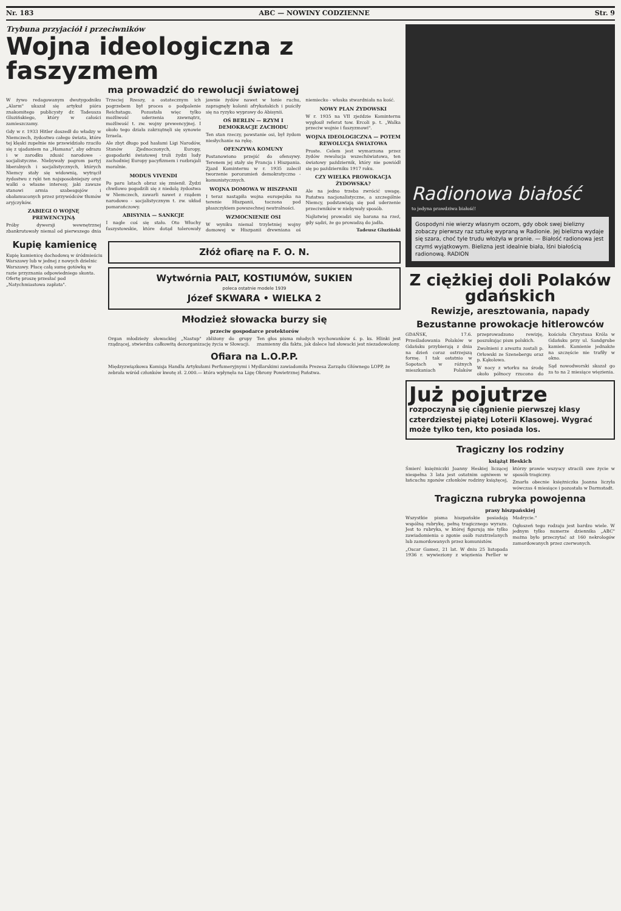Nr. 183 ABC — NOWINY CODZIENNE Str. 9
Trybuna przyjaciół i przeciwników
Wojna ideologiczna z faszyzmem
ma prowadzić do rewolucji światowej
W żywo redagowanym dwutygodniku „Alarm" ukazał się artykuł pióra znakomitego publicysty dr. Tadeusza Gluzińskiego, który w całości zamieszczamy.
Gdy w r. 1933 Hitler doszedł do władzy w Niemczech, żydostwo całego świata, które tej klęski zupełnie nie przewidziało rzuciło się z ujadaniem na „Hamana", aby odrazu i w zarodku zdusić narodowe - socjalistyczne. Niebywały pogrom partyj liberalnych i socjalistycznych, których Niemcy stały się widownią, wytrącił żydostwu z ręki ten najsposobniejszy oręż walki o własne interesy, jaki zawsze stanowi armia szabesgojów i obałamuconych przez przywódców tłumów aryjczyków.
ZABIEGI O WOJNĘ PREWENCYJNĄ
Próby dywersji wewnętrznej zbankrutowały niemal od pierwszego dnia Trzeciej Rzeszy, a ostatecznym ich pogrzebem był proces o podpalenie Reichstagu. Pozostała więc tylko możliwość uderzenia zzewnątrz, możliwość t. zw. wojny prewencyjnej. I około tego działa zakrzątnęli się synowie Izraela.
Ale zbyt długo pod hasłami Ligi Narodów, Stanów Zjednoczonych, Europy, gospodarki światowej truli żydzi ludy zachodniej Europy pacyfizmem i rozbrajali moralnie.
MODUS VIVENDI
Po paru latach obraz się zmienił. Żydzi chwilowo pogodzili się z niedolą żydostwa w Niemczech, zawarli nawet z rządem narodowo - socjalistycznym t. zw. układ pomarańczowy.
ABISYNIA — SANKCJE
I nagle coś się stało. Oto Włochy faszystowskie, które dotąd tolerowały jawnie żydów nawet w łonie ruchu, zapragnęły kolonii afrykańskich i puściły się na ryzyko wyprawy do Abisynii.
OŚ BERLIN — RZYM I DEMOKRACJE ZACHODU
Ten stan rzeczy, powstanie osi, był żydom niesłychanie na rękę.
OFENZYWA KOMUNY
Postanowiono przejść do ofensywy. Terenem jej stały się Francja i Hiszpania. Zjazd Kominternu w r. 1935 zalecił tworzenie porozumień demokratyczno - komunistycznych.
WOJNA DOMOWA W HISZPANII
I teraz nastąpiła wojna europejska na terenie Hiszpanii, toczona pod płaszczykiem powszechnej neutralności.
WZMOCNIENIE OSI
W wyniku niemal trzyletniej wojny domowej w Hiszpanii drewniana oś niemiecko - włoska stwardniała na kość.
NOWY PLAN ŻYDOWSKI
W r. 1935 na VII zjeździe Kominternu wygłosił referat tow. Ercoli p. t. „Walka przeciw wojnie i faszyzmowi".
WOJNA IDEOLOGICZNA — POTEM REWOLUCJA ŚWIATOWA
Proste. Celem jest wymarzona przez żydów rewolucja wszechświatowa, ten światowy październik, który nie powiódł się po październiku 1917 roku.
CZY WIELKA PROWOKACJA ŻYDOWSKA?
Ale na jedno trzeba zwrócić uwagę. Państwa nacjonalistyczne, a szczególnie Niemcy, podstawiają się pod uderzenie przeciwników w niebywały sposób.
Najłatwiej prowadzi się barana na rzeź, gdy sądzi, że go prowadzą do jadła.
Tadeusz Gluziński
Kupię kamienicę
Kupię kamienicę dochodową w śródmieściu Warszawy lub w jednej z nowych dzielnic Warszawy. Płacę całą sumę gotówką w razie przyznania odpowiedniego skonta. Ofertę proszę przesłać pod „Natychmiastowa zapłata".
Złóż ofiarę na F. O. N.
Wytwórnia PALT, KOSTIUMÓW, SUKIEN
poleca ostatnie modele 1939
Józef SKWARA • WIELKA 2
Młodzież słowacka burzy się
przeciw gospodarce protektorów
Organ młodzieży słowackiej „Nastup" zbliżony do grupy rządzącej, stwierdza całkowitą dezorganizację życia w Słowacji.
Ten głos pisma młodych wychowanków ś. p. ks. Hlinki jest znamienny dla faktu, jak dalece lud słowacki jest niezadowolony.
Ofiara na L.O.P.P.
Międzyzwiązkowa Komisja Handlu Artykułami Perfumeryjnymi i Mydlarskimi zawiadomiła Prezesa Zarządu Głównego LOPP, że zebrała wśród członków kwotę zł. 2.000.— która wpłynęła na Ligę Obrony Powietrznej Państwa.
Radionowa białość
to jedyna prawdziwa białość!
Gospodyni nie wierzy własnym oczom, gdy obok swej bielizny zobaczy pierwszy raz sztukę wypraną w Radionie. Jej bielizna wydaje się szara, choć tyle trudu włożyła w pranie. — Białość radionowa jest czymś wyjątkowym. Bielizna jest idealnie biała, lśni białością radionową. RADION
Z ciężkiej doli Polaków gdańskich
Rewizje, aresztowania, napady
Bezustanne prowokacje hitlerowców
GDAŃSK, 17.6. Prześladowania Polaków w Gdańsku przybierają z dnia na dzień coraz ostrzejszą formę. I tak ostatnio w Sopotach w różnych mieszkaniach Polaków przeprowadzono rewizję, poszukując pism polskich.
Zwolnieni z aresztu zostali p. Orłowski ze Szenebergu oraz p. Kąkolowa.
W nocy z wtorku na środę około północy rzucono do kościoła Chrystusa Króla w Gdańsku przy ul. Sandgrube kamień. Kamienie jednakże na szczęście nie trafiły w okno.
Sąd nowodworski skazał go za to na 2 miesiące więzienia.
Już pojutrze
rozpoczyna się ciągnienie pierwszej klasy czterdziestej piątej Loterii Klasowej. Wygrać może tylko ten, kto posiada los.
Tragiczny los rodziny
książąt Heskich
Śmierć księżniczki Joanny Heskiej liczącej niespełna 3 lata jest ostatnim ogniwem w łańcuchu zgonów członków rodziny książęcej, którzy prawie wszyscy stracili swe życie w sposób tragiczny.
Zmarła obecnie księżniczka Joanna liczyła wówczas 4 miesiące i pozostała w Darmstadt.
Tragiczna rubryka powojenna
prasy hiszpańskiej
Wszystkie pisma hiszpańskie posiadają wspólną rubrykę, pełną tragicznego wyrazu. Jest to rubryka, w której figurują nie tylko zawiadomienia o zgonie osób rozstrzelanych lub zamordowanych przez komunistów.
„Oscar Gamez, 21 lat. W dniu 25 listopada 1936 r. wywieziony z więzienia Perller w Madrycie."
Ogłoszeń tego rodzaju jest bardzo wiele. W jednym tylko numerze dziennika „ABC" można było przeczytać aż 160 nekrologów zamordowanych przez czerwonych.